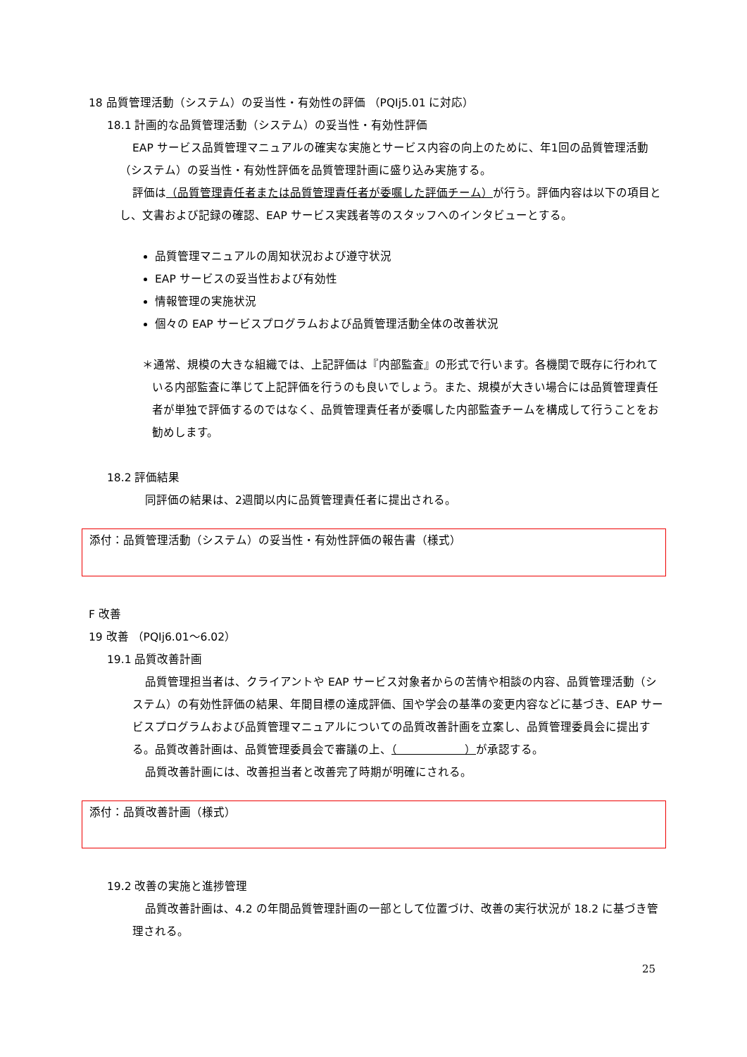18 品質管理活動（システム）の妥当性・有効性の評価 （PQIj5.01 に対応）
18.1 計画的な品質管理活動（システム）の妥当性・有効性評価
EAP サービス品質管理マニュアルの確実な実施とサービス内容の向上のために、年1回の品質管理活動（システム）の妥当性・有効性評価を品質管理計画に盛り込み実施する。
評価は（品質管理責任者または品質管理責任者が委嘱した評価チーム）が行う。評価内容は以下の項目とし、文書および記録の確認、EAP サービス実践者等のスタッフへのインタビューとする。
品質管理マニュアルの周知状況および遵守状況
EAP サービスの妥当性および有効性
情報管理の実施状況
個々の EAP サービスプログラムおよび品質管理活動全体の改善状況
＊通常、規模の大きな組織では、上記評価は『内部監査』の形式で行います。各機関で既存に行われている内部監査に準じて上記評価を行うのも良いでしょう。また、規模が大きい場合には品質管理責任者が単独で評価するのではなく、品質管理責任者が委嘱した内部監査チームを構成して行うことをお勧めします。
18.2 評価結果
同評価の結果は、2週間以内に品質管理責任者に提出される。
添付：品質管理活動（システム）の妥当性・有効性評価の報告書（様式）
F 改善
19 改善 （PQIj6.01～6.02）
19.1 品質改善計画
品質管理担当者は、クライアントや EAP サービス対象者からの苦情や相談の内容、品質管理活動（システム）の有効性評価の結果、年間目標の達成評価、国や学会の基準の変更内容などに基づき、EAP サービスプログラムおよび品質管理マニュアルについての品質改善計画を立案し、品質管理委員会に提出する。品質改善計画は、品質管理委員会で審議の上、（　　　　　　）が承認する。
品質改善計画には、改善担当者と改善完了時期が明確にされる。
添付：品質改善計画（様式）
19.2 改善の実施と進捗管理
品質改善計画は、4.2 の年間品質管理計画の一部として位置づけ、改善の実行状況が 18.2 に基づき管理される。
25